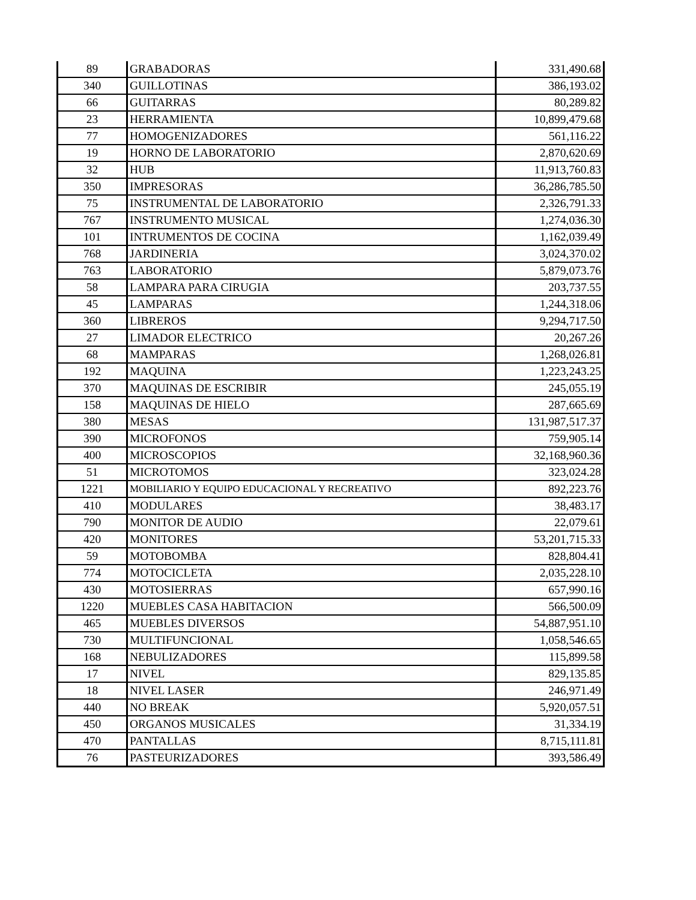| 89 | GRABADORAS | 331,490.68 |
| 340 | GUILLOTINAS | 386,193.02 |
| 66 | GUITARRAS | 80,289.82 |
| 23 | HERRAMIENTA | 10,899,479.68 |
| 77 | HOMOGENIZADORES | 561,116.22 |
| 19 | HORNO DE LABORATORIO | 2,870,620.69 |
| 32 | HUB | 11,913,760.83 |
| 350 | IMPRESORAS | 36,286,785.50 |
| 75 | INSTRUMENTAL DE LABORATORIO | 2,326,791.33 |
| 767 | INSTRUMENTO MUSICAL | 1,274,036.30 |
| 101 | INTRUMENTOS DE COCINA | 1,162,039.49 |
| 768 | JARDINERIA | 3,024,370.02 |
| 763 | LABORATORIO | 5,879,073.76 |
| 58 | LAMPARA PARA CIRUGIA | 203,737.55 |
| 45 | LAMPARAS | 1,244,318.06 |
| 360 | LIBREROS | 9,294,717.50 |
| 27 | LIMADOR ELECTRICO | 20,267.26 |
| 68 | MAMPARAS | 1,268,026.81 |
| 192 | MAQUINA | 1,223,243.25 |
| 370 | MAQUINAS DE ESCRIBIR | 245,055.19 |
| 158 | MAQUINAS DE HIELO | 287,665.69 |
| 380 | MESAS | 131,987,517.37 |
| 390 | MICROFONOS | 759,905.14 |
| 400 | MICROSCOPIOS | 32,168,960.36 |
| 51 | MICROTOMOS | 323,024.28 |
| 1221 | MOBILIARIO Y EQUIPO EDUCACIONAL Y RECREATIVO | 892,223.76 |
| 410 | MODULARES | 38,483.17 |
| 790 | MONITOR DE AUDIO | 22,079.61 |
| 420 | MONITORES | 53,201,715.33 |
| 59 | MOTOBOMBA | 828,804.41 |
| 774 | MOTOCICLETA | 2,035,228.10 |
| 430 | MOTOSIERRAS | 657,990.16 |
| 1220 | MUEBLES CASA HABITACION | 566,500.09 |
| 465 | MUEBLES DIVERSOS | 54,887,951.10 |
| 730 | MULTIFUNCIONAL | 1,058,546.65 |
| 168 | NEBULIZADORES | 115,899.58 |
| 17 | NIVEL | 829,135.85 |
| 18 | NIVEL LASER | 246,971.49 |
| 440 | NO BREAK | 5,920,057.51 |
| 450 | ORGANOS MUSICALES | 31,334.19 |
| 470 | PANTALLAS | 8,715,111.81 |
| 76 | PASTEURIZADORES | 393,586.49 |